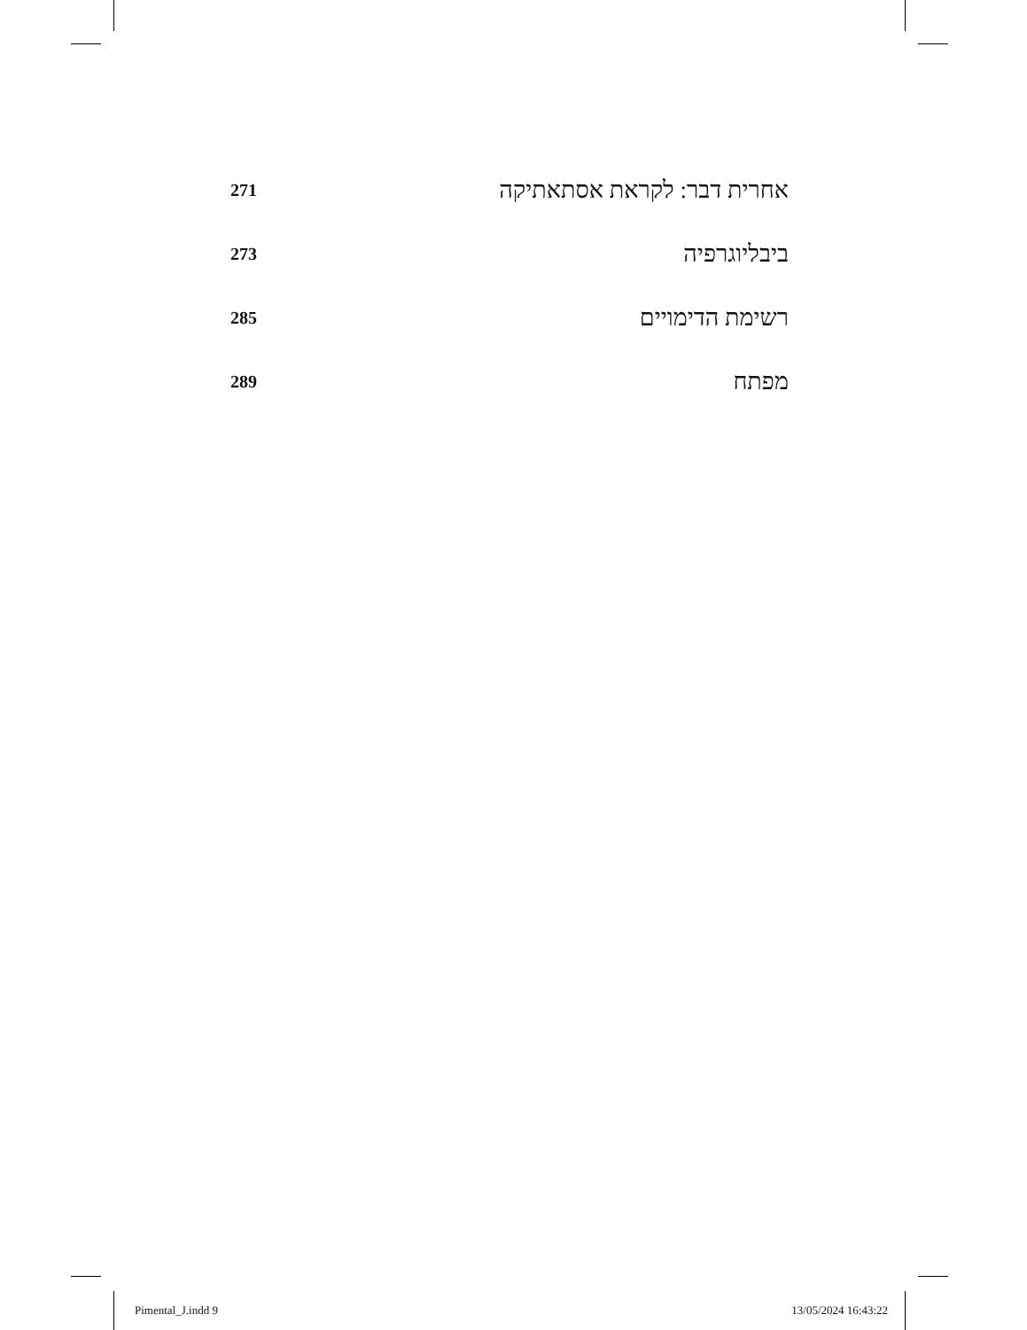271 אחרית דבר: לקראת אסתאתיקה
273 ביבליוגרפיה
285 רשימת הדימויים
289 מפתח
Pimental_J.indd 9 13/05/2024 16:43:22